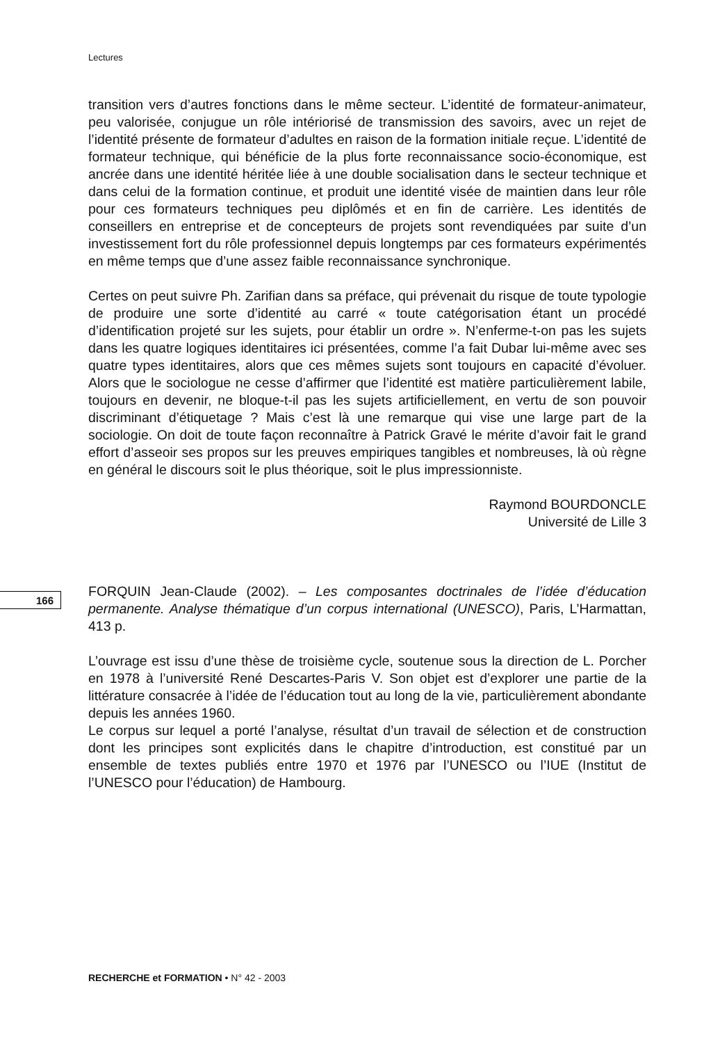Lectures
transition vers d’autres fonctions dans le même secteur. L’identité de formateur-animateur, peu valorisée, conjugue un rôle intériorisé de transmission des savoirs, avec un rejet de l’identité présente de formateur d’adultes en raison de la formation initiale reçue. L’identité de formateur technique, qui bénéficie de la plus forte reconnaissance socio-économique, est ancrée dans une identité héritée liée à une double socialisation dans le secteur technique et dans celui de la formation continue, et produit une identité visée de maintien dans leur rôle pour ces formateurs techniques peu diplômés et en fin de carrière. Les identités de conseillers en entreprise et de concepteurs de projets sont revendiquées par suite d’un investissement fort du rôle professionnel depuis longtemps par ces formateurs expérimentés en même temps que d’une assez faible reconnaissance synchronique.
Certes on peut suivre Ph. Zarifian dans sa préface, qui prévenait du risque de toute typologie de produire une sorte d’identité au carré « toute catégorisation étant un procédé d’identification projeté sur les sujets, pour établir un ordre ». N’enferme-t-on pas les sujets dans les quatre logiques identitaires ici présentées, comme l’a fait Dubar lui-même avec ses quatre types identitaires, alors que ces mêmes sujets sont toujours en capacité d’évoluer. Alors que le sociologue ne cesse d’affirmer que l’identité est matière particulièrement labile, toujours en devenir, ne bloque-t-il pas les sujets artificiellement, en vertu de son pouvoir discriminant d’étiquetage ? Mais c’est là une remarque qui vise une large part de la sociologie. On doit de toute façon reconnaître à Patrick Gravé le mérite d’avoir fait le grand effort d’asseoir ses propos sur les preuves empiriques tangibles et nombreuses, là où règne en général le discours soit le plus théorique, soit le plus impressionniste.
Raymond BOURDONCLE
Université de Lille 3
FORQUIN Jean-Claude (2002). – Les composantes doctrinales de l’idée d’éducation permanente. Analyse thématique d’un corpus international (UNESCO), Paris, L’Harmattan, 413 p.
L’ouvrage est issu d’une thèse de troisième cycle, soutenue sous la direction de L. Porcher en 1978 à l’université René Descartes-Paris V. Son objet est d’explorer une partie de la littérature consacrée à l’idée de l’éducation tout au long de la vie, particulièrement abondante depuis les années 1960.
Le corpus sur lequel a porté l’analyse, résultat d’un travail de sélection et de construction dont les principes sont explicités dans le chapitre d’introduction, est constitué par un ensemble de textes publiés entre 1970 et 1976 par l’UNESCO ou l’IUE (Institut de l’UNESCO pour l’éducation) de Hambourg.
166
RECHERCHE et FORMATION • N° 42 - 2003